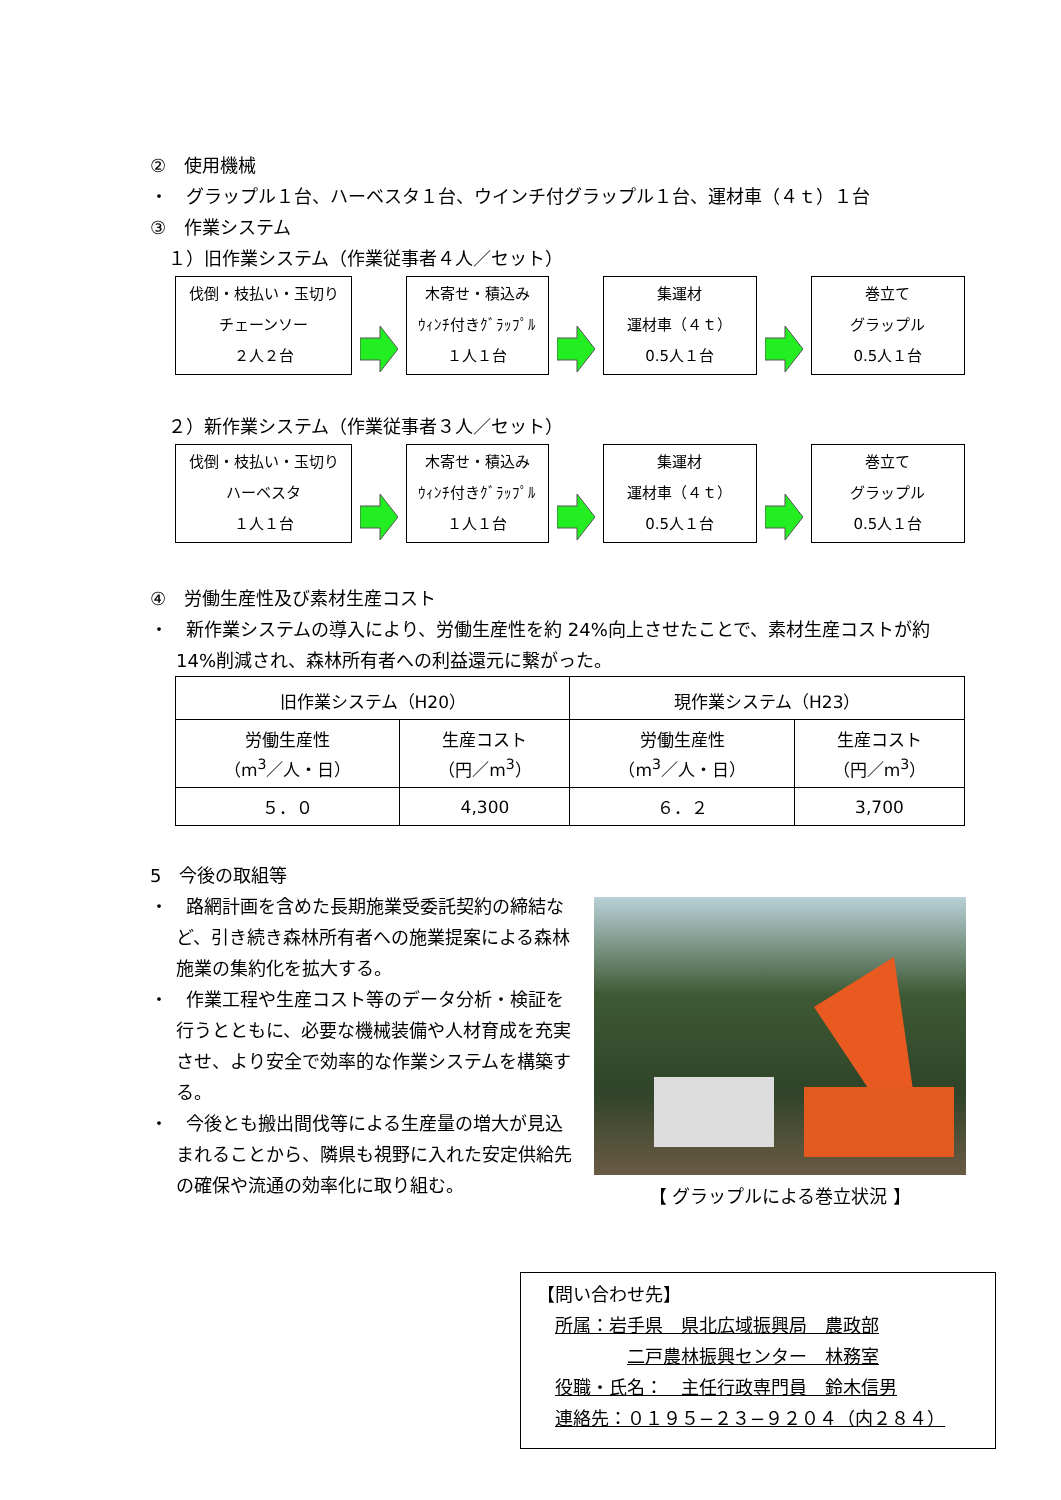②　使用機械
・　グラップル１台、ハーベスタ１台、ウインチ付グラップル１台、運材車（４ｔ）１台
③　作業システム
　１）旧作業システム（作業従事者４人／セット）
伐倒・枝払い・玉切り
チェーンソー
２人２台
木寄せ・積込み
ｳｨﾝﾁ付きｸﾞﾗｯﾌﾟﾙ
１人１台
集運材
運材車（４ｔ）
0.5人１台
巻立て
グラップル
0.5人１台
　２）新作業システム（作業従事者３人／セット）
伐倒・枝払い・玉切り
ハーベスタ
１人１台
木寄せ・積込み
ｳｨﾝﾁ付きｸﾞﾗｯﾌﾟﾙ
１人１台
集運材
運材車（４ｔ）
0.5人１台
巻立て
グラップル
0.5人１台
④　労働生産性及び素材生産コスト
・　新作業システムの導入により、労働生産性を約 24%向上させたことで、素材生産コストが約 14%削減され、森林所有者への利益還元に繋がった。
| 旧作業システム（H20） | | 現作業システム（H23） | |
| --- | --- | --- | --- |
| 労働生産性 （m<sup>3</sup>／人・日） | 生産コスト （円／m<sup>3</sup>） | 労働生産性 （m<sup>3</sup>／人・日） | 生産コスト （円／m<sup>3</sup>） |
| ５．０ | 4,300 | ６．２ | 3,700 |
5　今後の取組等
・　路網計画を含めた長期施業受委託契約の締結など、引き続き森林所有者への施業提案による森林施業の集約化を拡大する。
・　作業工程や生産コスト等のデータ分析・検証を行うとともに、必要な機械装備や人材育成を充実させ、より安全で効率的な作業システムを構築する。
・　今後とも搬出間伐等による生産量の増大が見込まれることから、隣県も視野に入れた安定供給先の確保や流通の効率化に取り組む。
【 グラップルによる巻立状況 】
【問い合わせ先】
　所属：岩手県　県北広域振興局　農政部
　　　　　二戸農林振興センター　林務室
　役職・氏名：　主任行政専門員　鈴木信男
　連絡先：０１９５−２３−９２０４（内２８４）